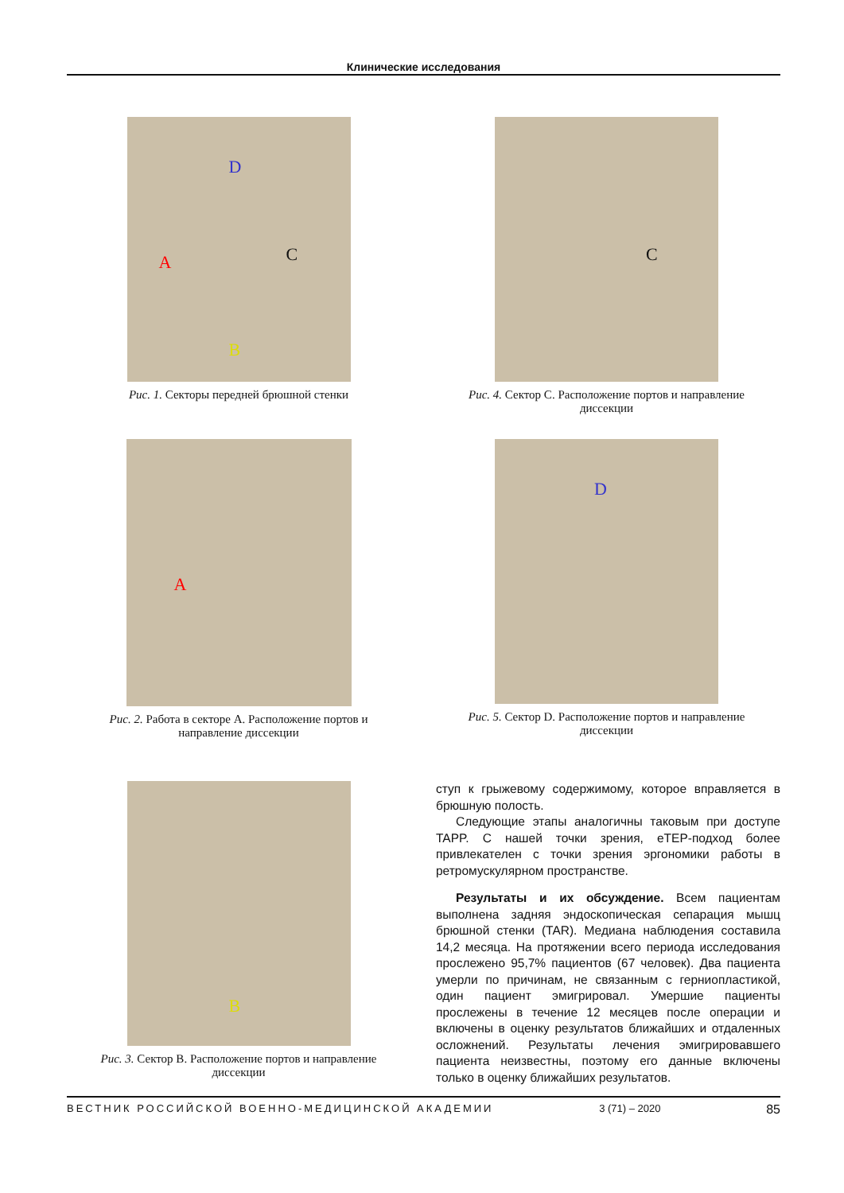Клинические исследования
A C
D
B
Рис. 1. Секторы передней брюшной стенки
C
Рис. 4. Сектор C. Расположение портов и направление диссекции
A
Рис. 2. Работа в секторе A. Расположение портов и направление диссекции
D
Рис. 5. Сектор D. Расположение портов и направление диссекции
B
Рис. 3. Сектор B. Расположение портов и направление диссекции
ступ к грыжевому содержимому, которое вправляется в брюшную полость.
Следующие этапы аналогичны таковым при доступе TAPP. С нашей точки зрения, eTEP-подход более привлекателен с точки зрения эргономики работы в ретромускулярном пространстве.
Результаты и их обсуждение. Всем пациентам выполнена задняя эндоскопическая сепарация мышц брюшной стенки (TAR). Медиана наблюдения составила 14,2 месяца. На протяжении всего периода исследования прослежено 95,7% пациентов (67 человек). Два пациента умерли по причинам, не связанным с герниопластикой, один пациент эмигрировал. Умершие пациенты прослежены в течение 12 месяцев после операции и включены в оценку результатов ближайших и отдаленных осложнений. Результаты лечения эмигрировавшего пациента неизвестны, поэтому его данные включены только в оценку ближайших результатов.
ВЕСТНИК РОССИЙСКОЙ ВОЕННО-МЕДИЦИНСКОЙ АКАДЕМИИ 3 (71) – 2020 85